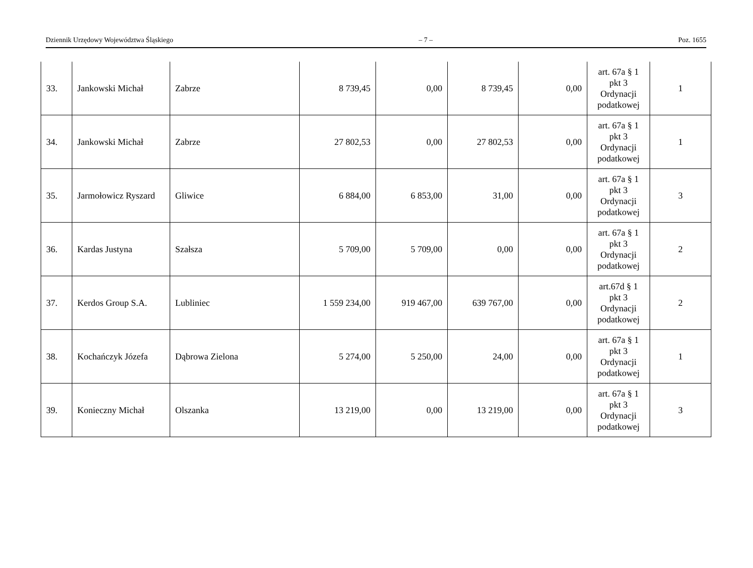Dziennik Urzędowy Województwa Śląskiego – 7 – Poz. 1655
| 33. | Jankowski Michał | Zabrze | 8 739,45 | 0,00 | 8 739,45 | 0,00 | art. 67a § 1 pkt 3 Ordynacji podatkowej | 1 |
| 34. | Jankowski Michał | Zabrze | 27 802,53 | 0,00 | 27 802,53 | 0,00 | art. 67a § 1 pkt 3 Ordynacji podatkowej | 1 |
| 35. | Jarmołowicz Ryszard | Gliwice | 6 884,00 | 6 853,00 | 31,00 | 0,00 | art. 67a § 1 pkt 3 Ordynacji podatkowej | 3 |
| 36. | Kardas Justyna | Szałsza | 5 709,00 | 5 709,00 | 0,00 | 0,00 | art. 67a § 1 pkt 3 Ordynacji podatkowej | 2 |
| 37. | Kerdos Group S.A. | Lubliniec | 1 559 234,00 | 919 467,00 | 639 767,00 | 0,00 | art.67d § 1 pkt 3 Ordynacji podatkowej | 2 |
| 38. | Kochańczyk Józefa | Dąbrowa Zielona | 5 274,00 | 5 250,00 | 24,00 | 0,00 | art. 67a § 1 pkt 3 Ordynacji podatkowej | 1 |
| 39. | Konieczny Michał | Olszanka | 13 219,00 | 0,00 | 13 219,00 | 0,00 | art. 67a § 1 pkt 3 Ordynacji podatkowej | 3 |